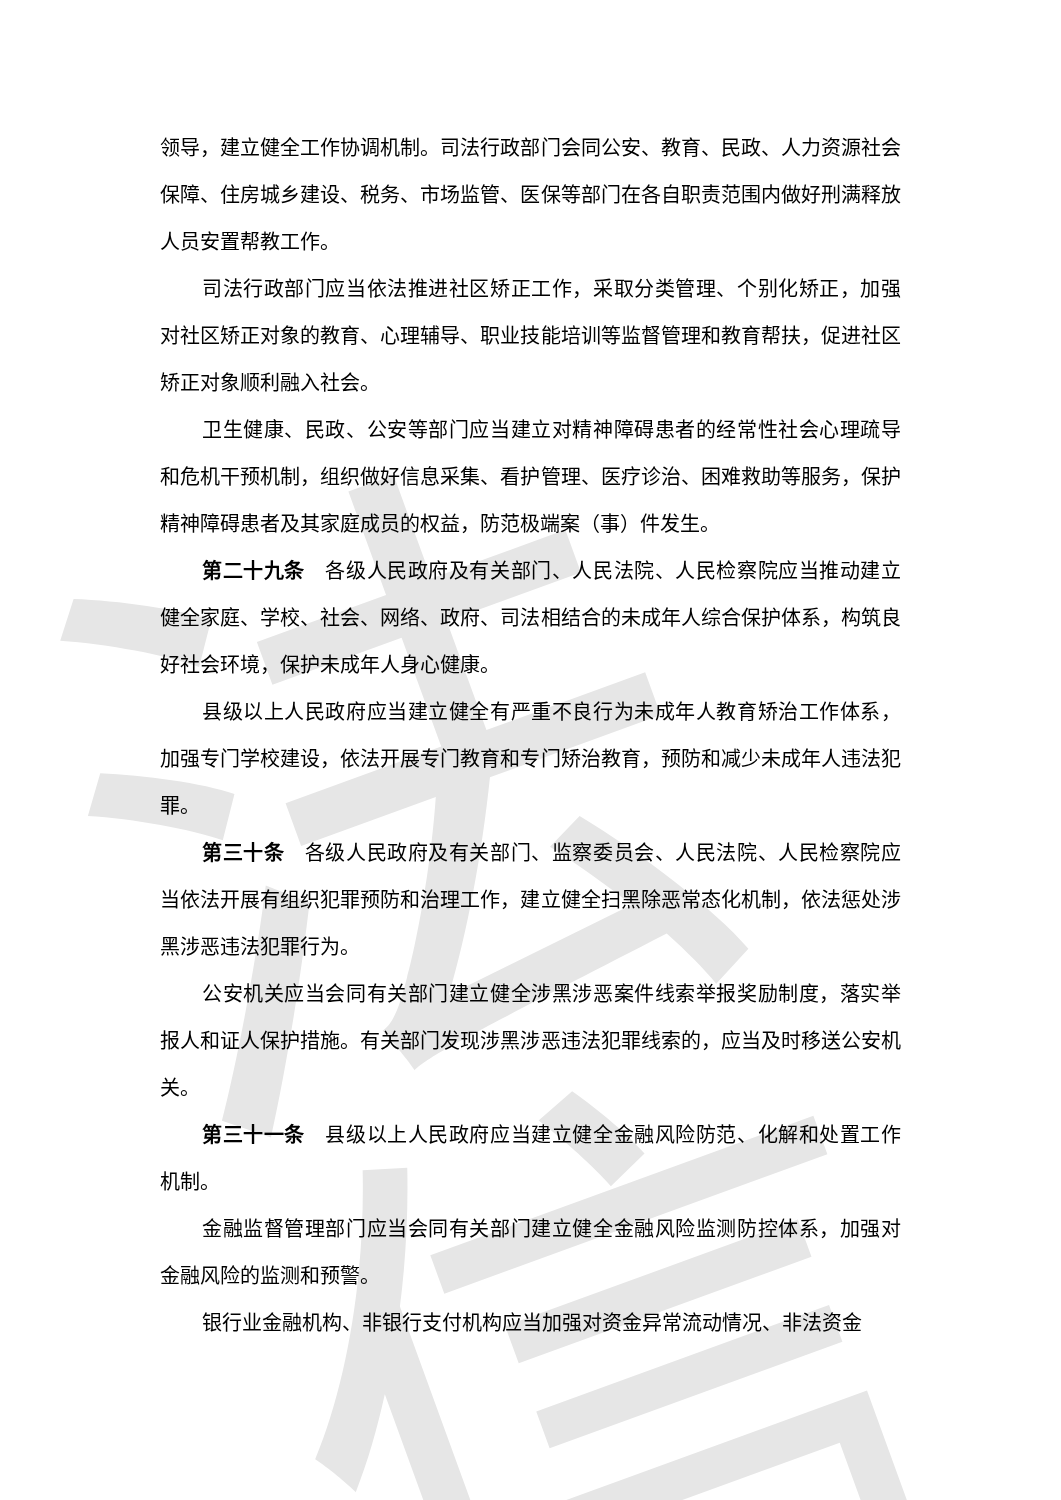法信
领导，建立健全工作协调机制。司法行政部门会同公安、教育、民政、人力资源社会保障、住房城乡建设、税务、市场监管、医保等部门在各自职责范围内做好刑满释放人员安置帮教工作。
司法行政部门应当依法推进社区矫正工作，采取分类管理、个别化矫正，加强对社区矫正对象的教育、心理辅导、职业技能培训等监督管理和教育帮扶，促进社区矫正对象顺利融入社会。
卫生健康、民政、公安等部门应当建立对精神障碍患者的经常性社会心理疏导和危机干预机制，组织做好信息采集、看护管理、医疗诊治、困难救助等服务，保护精神障碍患者及其家庭成员的权益，防范极端案（事）件发生。
第二十九条　各级人民政府及有关部门、人民法院、人民检察院应当推动建立健全家庭、学校、社会、网络、政府、司法相结合的未成年人综合保护体系，构筑良好社会环境，保护未成年人身心健康。
县级以上人民政府应当建立健全有严重不良行为未成年人教育矫治工作体系，加强专门学校建设，依法开展专门教育和专门矫治教育，预防和减少未成年人违法犯罪。
第三十条　各级人民政府及有关部门、监察委员会、人民法院、人民检察院应当依法开展有组织犯罪预防和治理工作，建立健全扫黑除恶常态化机制，依法惩处涉黑涉恶违法犯罪行为。
公安机关应当会同有关部门建立健全涉黑涉恶案件线索举报奖励制度，落实举报人和证人保护措施。有关部门发现涉黑涉恶违法犯罪线索的，应当及时移送公安机关。
第三十一条　县级以上人民政府应当建立健全金融风险防范、化解和处置工作机制。
金融监督管理部门应当会同有关部门建立健全金融风险监测防控体系，加强对金融风险的监测和预警。
银行业金融机构、非银行支付机构应当加强对资金异常流动情况、非法资金